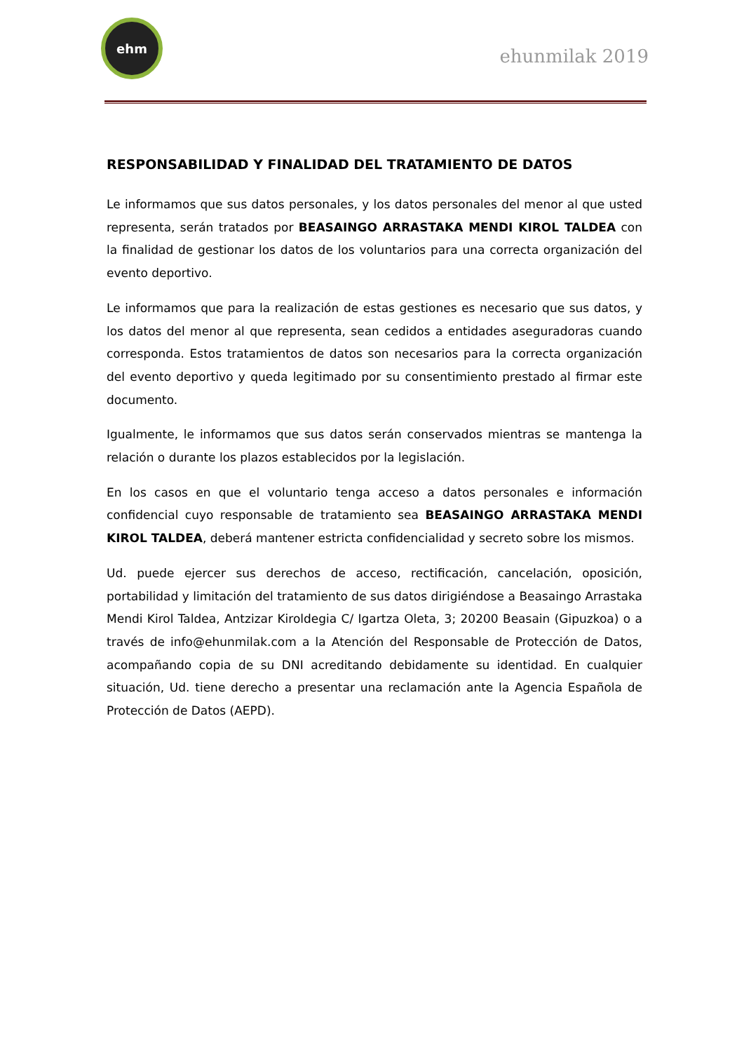ehm
ehunmilak 2019
RESPONSABILIDAD Y FINALIDAD DEL TRATAMIENTO DE DATOS
Le informamos que sus datos personales, y los datos personales del menor al que usted representa, serán tratados por BEASAINGO ARRASTAKA MENDI KIROL TALDEA con la finalidad de gestionar los datos de los voluntarios para una correcta organización del evento deportivo.
Le informamos que para la realización de estas gestiones es necesario que sus datos, y los datos del menor al que representa, sean cedidos a entidades aseguradoras cuando corresponda. Estos tratamientos de datos son necesarios para la correcta organización del evento deportivo y queda legitimado por su consentimiento prestado al firmar este documento.
Igualmente, le informamos que sus datos serán conservados mientras se mantenga la relación o durante los plazos establecidos por la legislación.
En los casos en que el voluntario tenga acceso a datos personales e información confidencial cuyo responsable de tratamiento sea BEASAINGO ARRASTAKA MENDI KIROL TALDEA, deberá mantener estricta confidencialidad y secreto sobre los mismos.
Ud. puede ejercer sus derechos de acceso, rectificación, cancelación, oposición, portabilidad y limitación del tratamiento de sus datos dirigiéndose a Beasaingo Arrastaka Mendi Kirol Taldea, Antzizar Kiroldegia C/ Igartza Oleta, 3; 20200 Beasain (Gipuzkoa) o a través de info@ehunmilak.com a la Atención del Responsable de Protección de Datos, acompañando copia de su DNI acreditando debidamente su identidad. En cualquier situación, Ud. tiene derecho a presentar una reclamación ante la Agencia Española de Protección de Datos (AEPD).